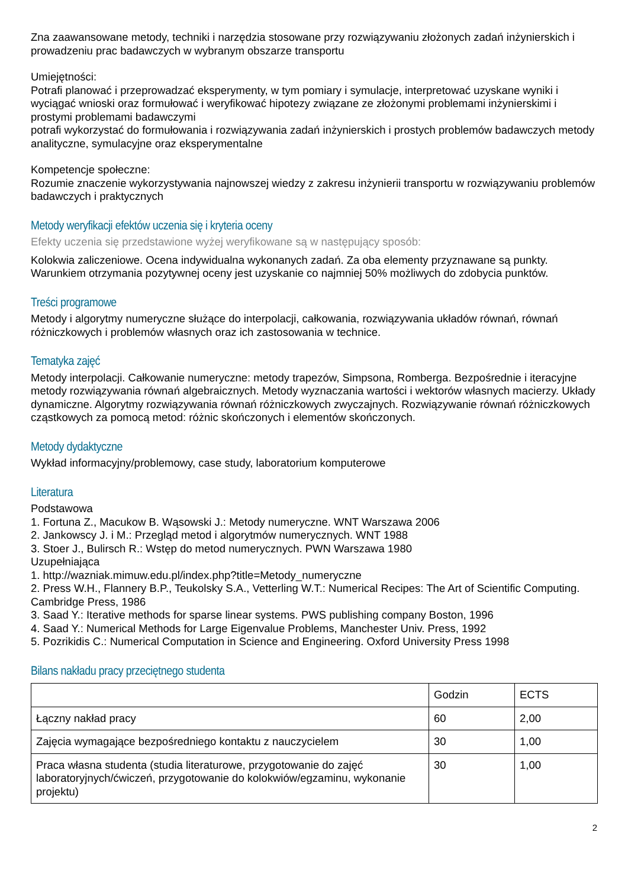Zna zaawansowane metody, techniki i narzędzia stosowane przy rozwiązywaniu złożonych zadań inżynierskich i prowadzeniu prac badawczych w wybranym obszarze transportu
Umiejętności:
Potrafi planować i przeprowadzać eksperymenty, w tym pomiary i symulacje, interpretować uzyskane wyniki i wyciągać wnioski oraz formułować i weryfikować hipotezy związane ze złożonymi problemami inżynierskimi i prostymi problemami badawczymi
potrafi wykorzystać do formułowania i rozwiązywania zadań inżynierskich i prostych problemów badawczych metody analityczne, symulacyjne oraz eksperymentalne
Kompetencje społeczne:
Rozumie znaczenie wykorzystywania najnowszej wiedzy z zakresu inżynierii transportu w rozwiązywaniu problemów badawczych i praktycznych
Metody weryfikacji efektów uczenia się i kryteria oceny
Efekty uczenia się przedstawione wyżej weryfikowane są w następujący sposób:
Kolokwia zaliczeniowe. Ocena indywidualna wykonanych zadań. Za oba elementy przyznawane są punkty. Warunkiem otrzymania pozytywnej oceny jest uzyskanie co najmniej 50% możliwych do zdobycia punktów.
Treści programowe
Metody i algorytmy numeryczne służące do interpolacji, całkowania, rozwiązywania układów równań, równań różniczkowych i problemów własnych oraz ich zastosowania w technice.
Tematyka zajęć
Metody interpolacji. Całkowanie numeryczne: metody trapezów, Simpsona, Romberga. Bezpośrednie i iteracyjne metody rozwiązywania równań algebraicznych. Metody wyznaczania wartości i wektorów własnych macierzy. Układy dynamiczne. Algorytmy rozwiązywania równań różniczkowych zwyczajnych. Rozwiązywanie równań różniczkowych cząstkowych za pomocą metod: różnic skończonych i elementów skończonych.
Metody dydaktyczne
Wykład informacyjny/problemowy, case study, laboratorium komputerowe
Literatura
Podstawowa
1. Fortuna Z., Macukow B. Wąsowski J.: Metody numeryczne. WNT Warszawa 2006
2. Jankowscy J. i M.: Przegląd metod i algorytmów numerycznych. WNT 1988
3. Stoer J., Bulirsch R.: Wstęp do metod numerycznych. PWN Warszawa 1980
Uzupełniająca
1. http://wazniak.mimuw.edu.pl/index.php?title=Metody_numeryczne
2. Press W.H., Flannery B.P., Teukolsky S.A., Vetterling W.T.: Numerical Recipes: The Art of Scientific Computing. Cambridge Press, 1986
3. Saad Y.: Iterative methods for sparse linear systems. PWS publishing company Boston, 1996
4. Saad Y.: Numerical Methods for Large Eigenvalue Problems, Manchester Univ. Press, 1992
5. Pozrikidis C.: Numerical Computation in Science and Engineering. Oxford University Press 1998
Bilans nakładu pracy przeciętnego studenta
| | Godzin | ECTS |
| Łączny nakład pracy | 60 | 2,00 |
| Zajęcia wymagające bezpośredniego kontaktu z nauczycielem | 30 | 1,00 |
| Praca własna studenta (studia literaturowe, przygotowanie do zajęć laboratoryjnych/ćwiczeń, przygotowanie do kolokwiów/egzaminu, wykonanie projektu) | 30 | 1,00 |
2